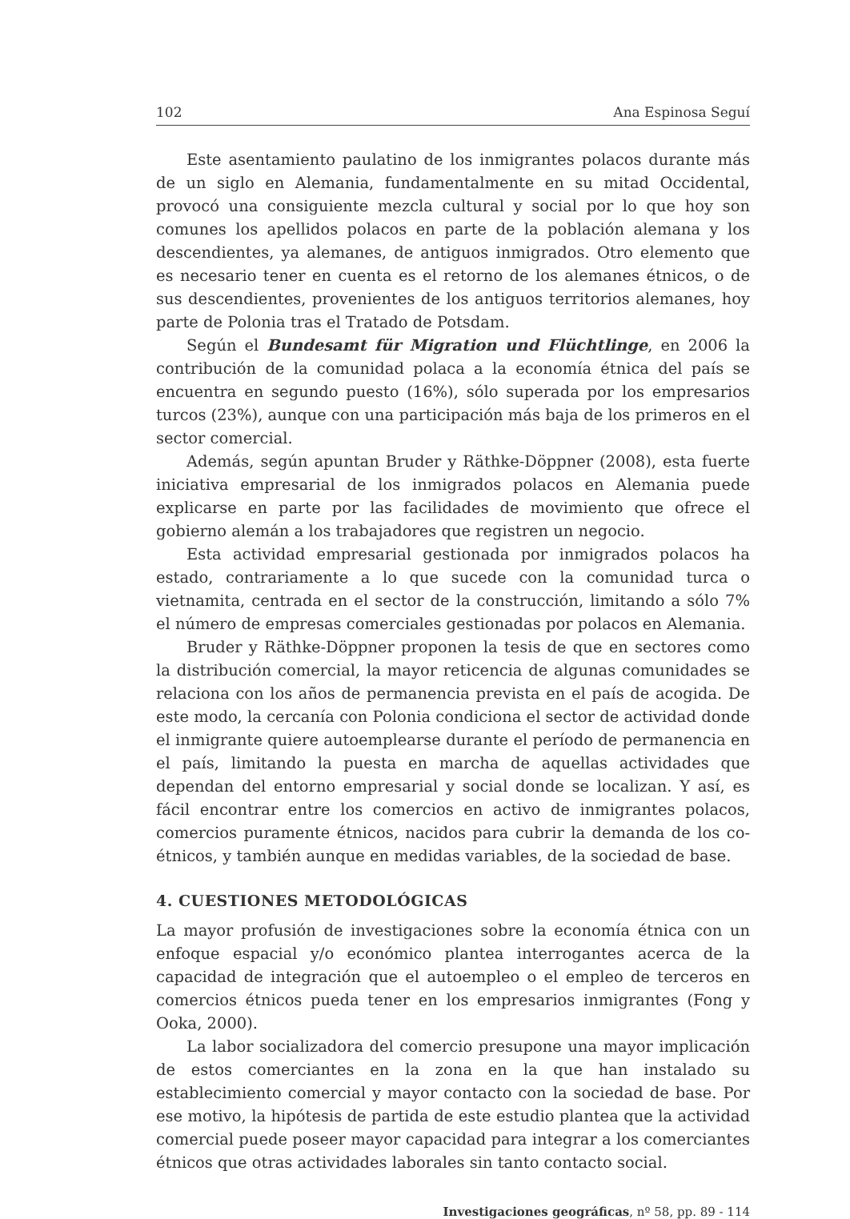102 Ana Espinosa Seguí
Este asentamiento paulatino de los inmigrantes polacos durante más de un siglo en Alemania, fundamentalmente en su mitad Occidental, provocó una consiguiente mezcla cultural y social por lo que hoy son comunes los apellidos polacos en parte de la población alemana y los descendientes, ya alemanes, de antiguos inmigrados. Otro elemento que es necesario tener en cuenta es el retorno de los alemanes étnicos, o de sus descendientes, provenientes de los antiguos territorios alemanes, hoy parte de Polonia tras el Tratado de Potsdam.
Según el Bundesamt für Migration und Flüchtlinge, en 2006 la contribución de la comunidad polaca a la economía étnica del país se encuentra en segundo puesto (16%), sólo superada por los empresarios turcos (23%), aunque con una participación más baja de los primeros en el sector comercial.
Además, según apuntan Bruder y Räthke-Döppner (2008), esta fuerte iniciativa empresarial de los inmigrados polacos en Alemania puede explicarse en parte por las facilidades de movimiento que ofrece el gobierno alemán a los trabajadores que registren un negocio.
Esta actividad empresarial gestionada por inmigrados polacos ha estado, contrariamente a lo que sucede con la comunidad turca o vietnamita, centrada en el sector de la construcción, limitando a sólo 7% el número de empresas comerciales gestionadas por polacos en Alemania.
Bruder y Räthke-Döppner proponen la tesis de que en sectores como la distribución comercial, la mayor reticencia de algunas comunidades se relaciona con los años de permanencia prevista en el país de acogida. De este modo, la cercanía con Polonia condiciona el sector de actividad donde el inmigrante quiere autoemplearse durante el período de permanencia en el país, limitando la puesta en marcha de aquellas actividades que dependan del entorno empresarial y social donde se localizan. Y así, es fácil encontrar entre los comercios en activo de inmigrantes polacos, comercios puramente étnicos, nacidos para cubrir la demanda de los co-étnicos, y también aunque en medidas variables, de la sociedad de base.
4. CUESTIONES METODOLÓGICAS
La mayor profusión de investigaciones sobre la economía étnica con un enfoque espacial y/o económico plantea interrogantes acerca de la capacidad de integración que el autoempleo o el empleo de terceros en comercios étnicos pueda tener en los empresarios inmigrantes (Fong y Ooka, 2000).
La labor socializadora del comercio presupone una mayor implicación de estos comerciantes en la zona en la que han instalado su establecimiento comercial y mayor contacto con la sociedad de base. Por ese motivo, la hipótesis de partida de este estudio plantea que la actividad comercial puede poseer mayor capacidad para integrar a los comerciantes étnicos que otras actividades laborales sin tanto contacto social.
Investigaciones geográficas, nº 58, pp. 89 - 114